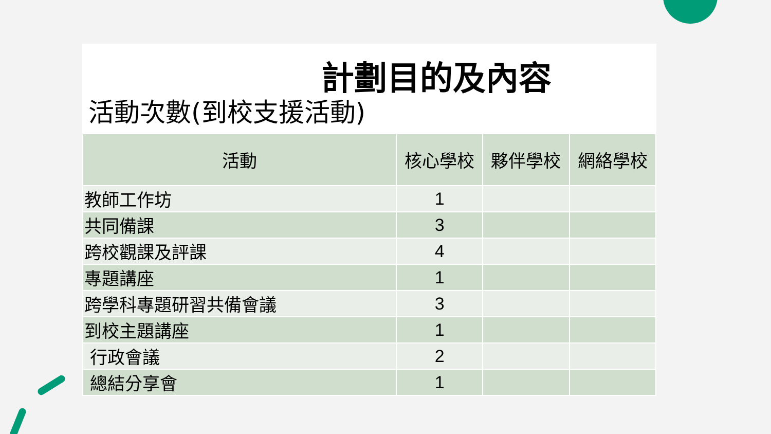計劃目的及內容
活動次數(到校支援活動)
| 活動 | 核心學校 | 夥伴學校 | 網絡學校 |
| --- | --- | --- | --- |
| 教師工作坊 | 1 | | |
| 共同備課 | 3 | | |
| 跨校觀課及評課 | 4 | | |
| 專題講座 | 1 | | |
| 跨學科專題研習共備會議 | 3 | | |
| 到校主題講座 | 1 | | |
| 行政會議 | 2 | | |
| 總結分享會 | 1 | | |